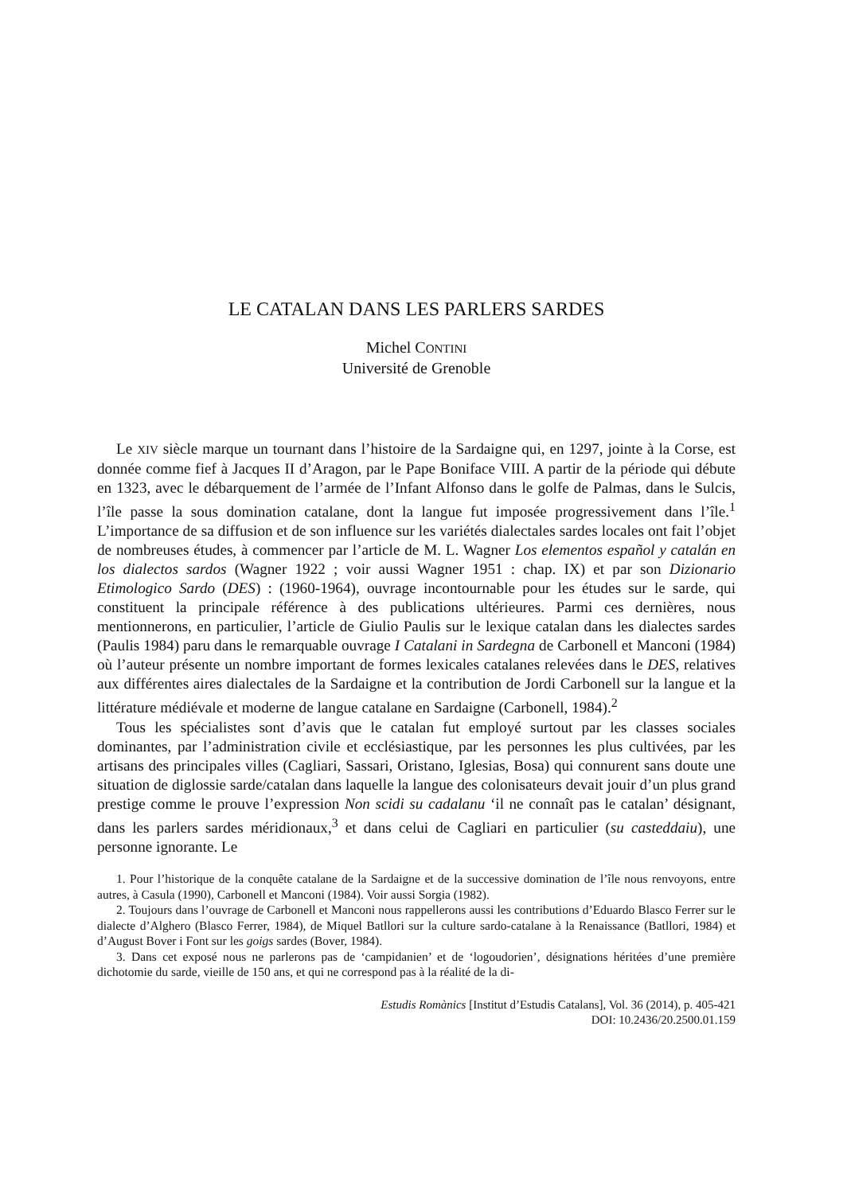LE CATALAN DANS LES PARLERS SARDES
Michel CONTINI
Université de Grenoble
Le XIV siècle marque un tournant dans l’histoire de la Sardaigne qui, en 1297, jointe à la Corse, est donnée comme fief à Jacques II d’Aragon, par le Pape Boniface VIII. A partir de la période qui débute en 1323, avec le débarquement de l’armée de l’Infant Alfonso dans le golfe de Palmas, dans le Sulcis, l’île passe la sous domination catalane, dont la langue fut imposée progressivement dans l’île.<sup>1</sup> L’importance de sa diffusion et de son influence sur les variétés dialectales sardes locales ont fait l’objet de nombreuses études, à commencer par l’article de M. L. Wagner Los elementos español y catalán en los dialectos sardos (Wagner 1922 ; voir aussi Wagner 1951 : chap. IX) et par son Dizionario Etimologico Sardo (DES) : (1960-1964), ouvrage incontournable pour les études sur le sarde, qui constituent la principale référence à des publications ultérieures. Parmi ces dernières, nous mentionnerons, en particulier, l’article de Giulio Paulis sur le lexique catalan dans les dialectes sardes (Paulis 1984) paru dans le remarquable ouvrage I Catalani in Sardegna de Carbonell et Manconi (1984) où l’auteur présente un nombre important de formes lexicales catalanes relevées dans le DES, relatives aux différentes aires dialectales de la Sardaigne et la contribution de Jordi Carbonell sur la langue et la littérature médiévale et moderne de langue catalane en Sardaigne (Carbonell, 1984).<sup>2</sup>
Tous les spécialistes sont d’avis que le catalan fut employé surtout par les classes sociales dominantes, par l’administration civile et ecclésiastique, par les personnes les plus cultivées, par les artisans des principales villes (Cagliari, Sassari, Oristano, Iglesias, Bosa) qui connurent sans doute une situation de diglossie sarde/catalan dans laquelle la langue des colonisateurs devait jouir d’un plus grand prestige comme le prouve l’expression Non scidi su cadalanu ‘il ne connaît pas le catalan’ désignant, dans les parlers sardes méridionaux,<sup>3</sup> et dans celui de Cagliari en particulier (su casteddaiu), une personne ignorante. Le
1. Pour l’historique de la conquête catalane de la Sardaigne et de la successive domination de l’île nous renvoyons, entre autres, à Casula (1990), Carbonell et Manconi (1984). Voir aussi Sorgia (1982).
2. Toujours dans l’ouvrage de Carbonell et Manconi nous rappellerons aussi les contributions d’Eduardo Blasco Ferrer sur le dialecte d’Alghero (Blasco Ferrer, 1984), de Miquel Batllori sur la culture sardo-catalane à la Renaissance (Batllori, 1984) et d’August Bover i Font sur les goigs sardes (Bover, 1984).
3. Dans cet exposé nous ne parlerons pas de ‘campidanien’ et de ‘logoudorien’, désignations héritées d’une première dichotomie du sarde, vieille de 150 ans, et qui ne correspond pas à la réalité de la di-
Estudis Romànics [Institut d’Estudis Catalans], Vol. 36 (2014), p. 405-421
DOI: 10.2436/20.2500.01.159